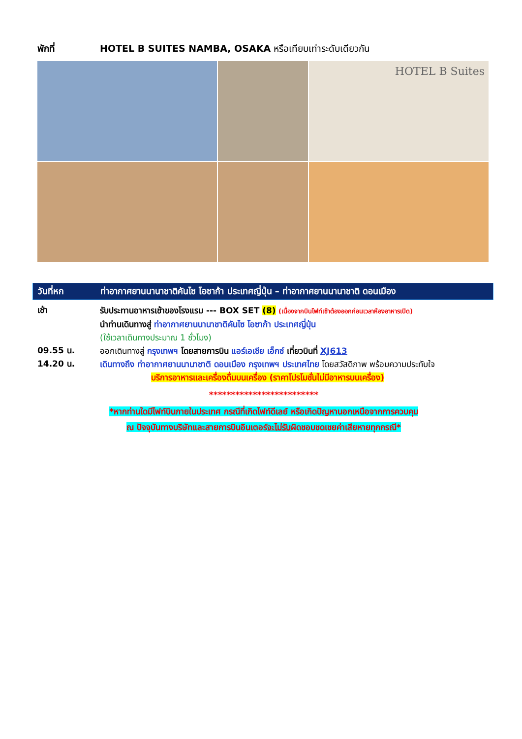พักที่ HOTEL B SUITES NAMBA, OSAKA หรือเทียบเท่าระดับเดียวกัน
HOTEL B Suites
วันที่หก ท่าอากาศยานนานาชาติคันไซ โอซาก้า ประเทศญี่ปุ่น – ท่าอากาศยานนานาชาติ ดอนเมือง
เช้า
รับประทานอาหารเช้าของโรงแรม --- BOX SET (8) (เนื่องจากบินไฟท์เช้าต้องออกก่อนเวลาห้องอาหารเปิด)
นำท่านเดินทางสู่ ท่าอากาศยานนานาชาติคันไซ โอซาก้า ประเทศญี่ปุ่น
(ใช้เวลาเดินทางประมาณ 1 ชั่วโมง)
09.55 น.
ออกเดินทางสู่ กรุงเทพฯ โดยสายการบิน แอร์เอเชีย เอ็กซ์ เที่ยวบินที่ XJ613
14.20 น.
เดินทางถึง ท่าอากาศยานนานาชาติ ดอนเมือง กรุงเทพฯ ประเทศไทย โดยสวัสดิภาพ พร้อมความประทับใจ
บริการอาหารและเครื่องดื่มบนเครื่อง (ราคาโปรโมชั่นไม่มีอาหารบนเครื่อง)
*************************
*หากท่านใดมีไฟท์บินภายในประเทศ กรณีที่เกิดไฟท์ดีเลย์ หรือเกิดปัญหานอกเหนือจากการควบคุม
ณ ปัจจุบันทางบริษัทและสายการบินอินเตอร์จะไม่รับผิดชอบชดเชยค่าเสียหายทุกกรณี*